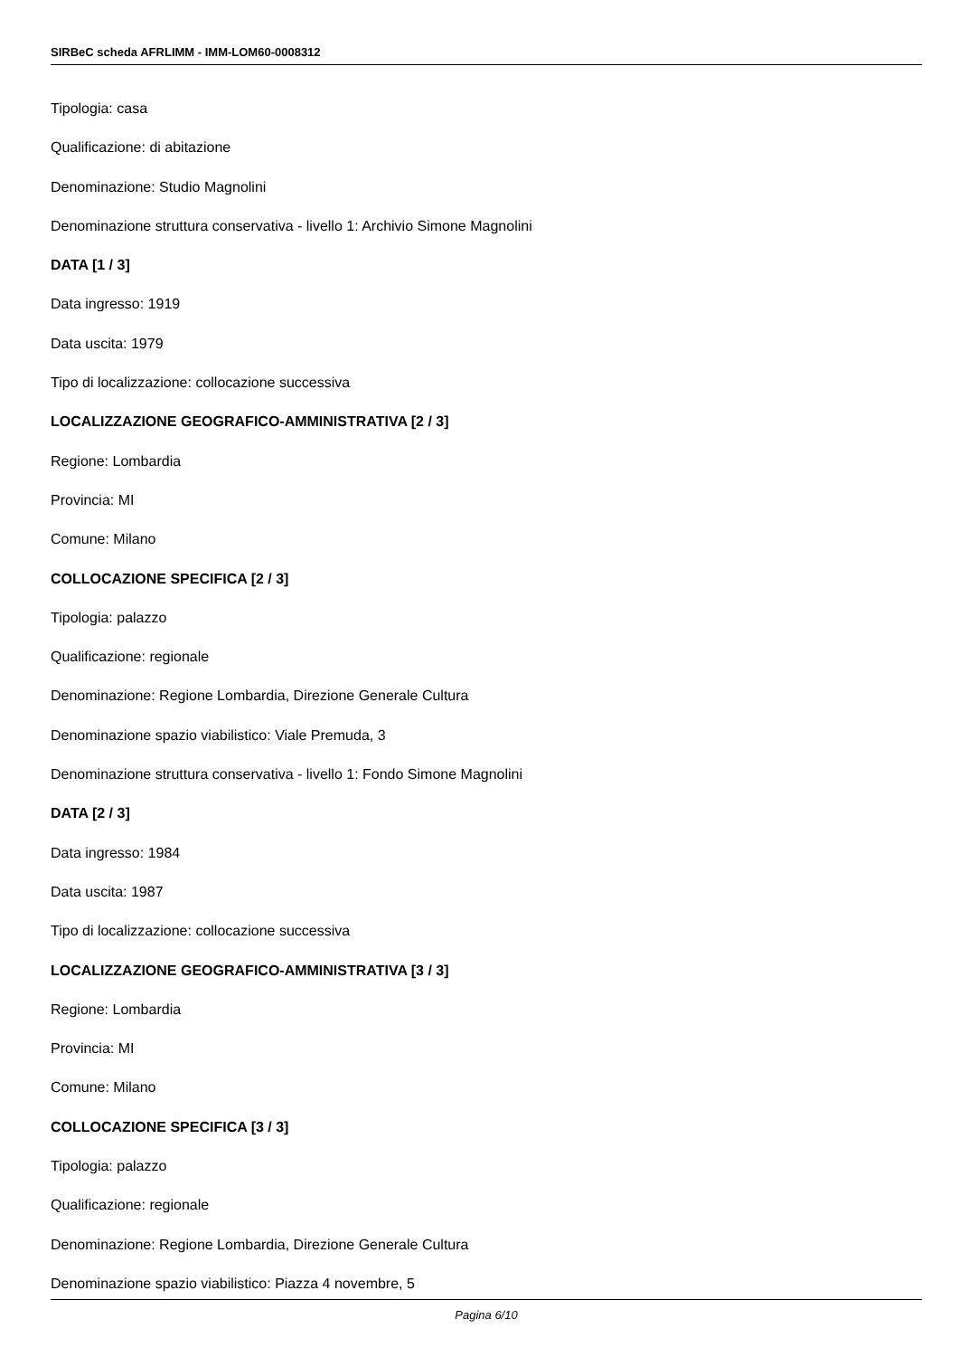SIRBeC scheda AFRLIMM - IMM-LOM60-0008312
Tipologia: casa
Qualificazione: di abitazione
Denominazione: Studio Magnolini
Denominazione struttura conservativa - livello 1: Archivio Simone Magnolini
DATA [1 / 3]
Data ingresso: 1919
Data uscita: 1979
Tipo di localizzazione: collocazione successiva
LOCALIZZAZIONE GEOGRAFICO-AMMINISTRATIVA [2 / 3]
Regione: Lombardia
Provincia: MI
Comune: Milano
COLLOCAZIONE SPECIFICA [2 / 3]
Tipologia: palazzo
Qualificazione: regionale
Denominazione: Regione Lombardia, Direzione Generale Cultura
Denominazione spazio viabilistico: Viale Premuda, 3
Denominazione struttura conservativa - livello 1: Fondo Simone Magnolini
DATA [2 / 3]
Data ingresso: 1984
Data uscita: 1987
Tipo di localizzazione: collocazione successiva
LOCALIZZAZIONE GEOGRAFICO-AMMINISTRATIVA [3 / 3]
Regione: Lombardia
Provincia: MI
Comune: Milano
COLLOCAZIONE SPECIFICA [3 / 3]
Tipologia: palazzo
Qualificazione: regionale
Denominazione: Regione Lombardia, Direzione Generale Cultura
Denominazione spazio viabilistico: Piazza 4 novembre, 5
Pagina 6/10